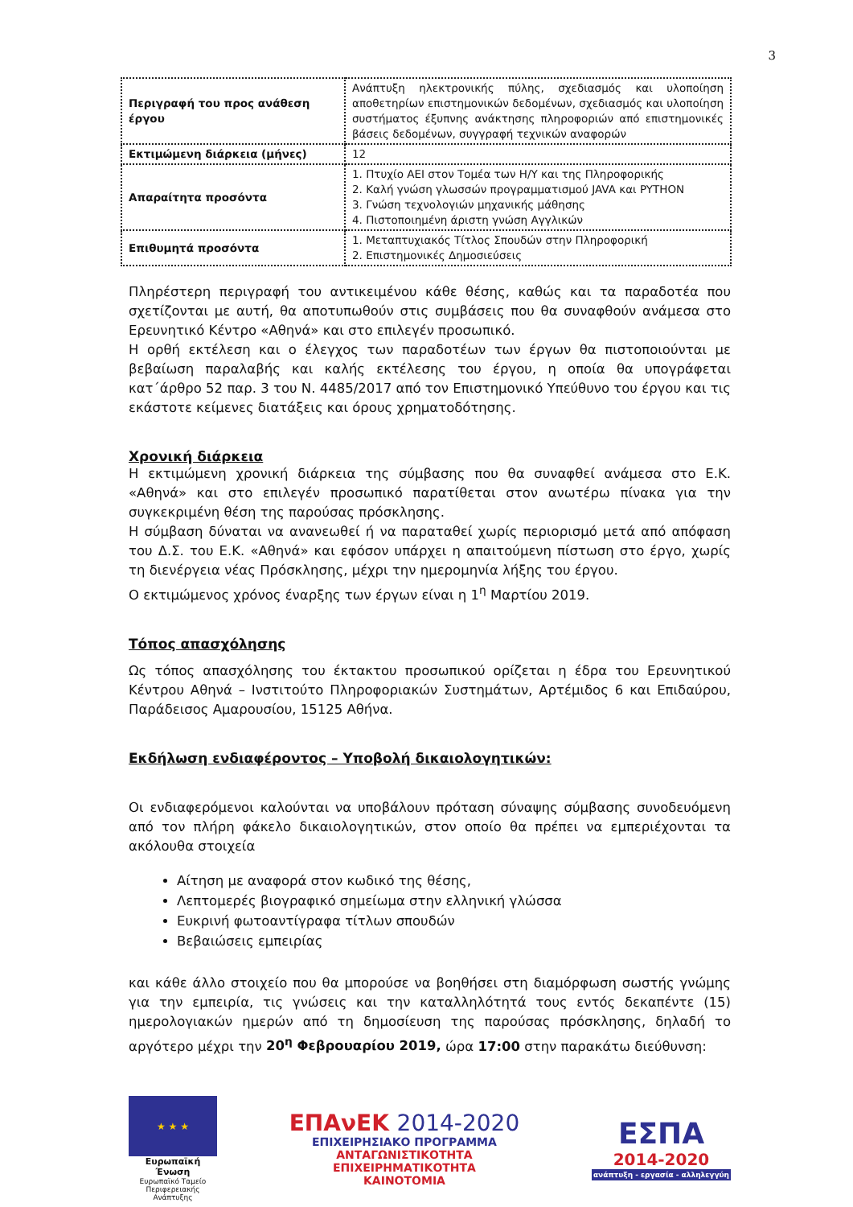3
| Περιγραφή του προς ανάθεση έργου | Ανάπτυξη ηλεκτρονικής πύλης, σχεδιασμός και υλοποίηση αποθετηρίων επιστημονικών δεδομένων, σχεδιασμός και υλοποίηση συστήματος έξυπνης ανάκτησης πληροφοριών από επιστημονικές βάσεις δεδομένων, συγγραφή τεχνικών αναφορών |
| Εκτιμώμενη διάρκεια (μήνες) | 12 |
| Απαραίτητα προσόντα | 1. Πτυχίο ΑΕΙ στον Τομέα των Η/Υ και της Πληροφορικής 2. Καλή γνώση γλωσσών προγραμματισμού JAVA και PYTHON 3. Γνώση τεχνολογιών μηχανικής μάθησης 4. Πιστοποιημένη άριστη γνώση Αγγλικών |
| Επιθυμητά προσόντα | 1. Μεταπτυχιακός Τίτλος Σπουδών στην Πληροφορική 2. Επιστημονικές Δημοσιεύσεις |
Πληρέστερη περιγραφή του αντικειμένου κάθε θέσης, καθώς και τα παραδοτέα που σχετίζονται με αυτή, θα αποτυπωθούν στις συμβάσεις που θα συναφθούν ανάμεσα στο Ερευνητικό Κέντρο «Αθηνά» και στο επιλεγέν προσωπικό.
Η ορθή εκτέλεση και ο έλεγχος των παραδοτέων των έργων θα πιστοποιούνται με βεβαίωση παραλαβής και καλής εκτέλεσης του έργου, η οποία θα υπογράφεται κατ΄άρθρο 52 παρ. 3 του Ν. 4485/2017 από τον Επιστημονικό Υπεύθυνο του έργου και τις εκάστοτε κείμενες διατάξεις και όρους χρηματοδότησης.
Χρονική διάρκεια
Η εκτιμώμενη χρονική διάρκεια της σύμβασης που θα συναφθεί ανάμεσα στο Ε.Κ. «Αθηνά» και στο επιλεγέν προσωπικό παρατίθεται στον ανωτέρω πίνακα για την συγκεκριμένη θέση της παρούσας πρόσκλησης.
Η σύμβαση δύναται να ανανεωθεί ή να παραταθεί χωρίς περιορισμό μετά από απόφαση του Δ.Σ. του Ε.Κ. «Αθηνά» και εφόσον υπάρχει η απαιτούμενη πίστωση στο έργο, χωρίς τη διενέργεια νέας Πρόσκλησης, μέχρι την ημερομηνία λήξης του έργου.
Ο εκτιμώμενος χρόνος έναρξης των έργων είναι η 1<sup>η</sup> Μαρτίου 2019.
Τόπος απασχόλησης
Ως τόπος απασχόλησης του έκτακτου προσωπικού ορίζεται η έδρα του Ερευνητικού Κέντρου Αθηνά – Ινστιτούτο Πληροφοριακών Συστημάτων, Αρτέμιδος 6 και Επιδαύρου, Παράδεισος Αμαρουσίου, 15125 Αθήνα.
Εκδήλωση ενδιαφέροντος – Υποβολή δικαιολογητικών:
Οι ενδιαφερόμενοι καλούνται να υποβάλουν πρόταση σύναψης σύμβασης συνοδευόμενη από τον πλήρη φάκελο δικαιολογητικών, στον οποίο θα πρέπει να εμπεριέχονται τα ακόλουθα στοιχεία
Αίτηση με αναφορά στον κωδικό της θέσης,
Λεπτομερές βιογραφικό σημείωμα στην ελληνική γλώσσα
Ευκρινή φωτοαντίγραφα τίτλων σπουδών
Βεβαιώσεις εμπειρίας
και κάθε άλλο στοιχείο που θα μπορούσε να βοηθήσει στη διαμόρφωση σωστής γνώμης για την εμπειρία, τις γνώσεις και την καταλληλότητά τους εντός δεκαπέντε (15) ημερολογιακών ημερών από τη δημοσίευση της παρούσας πρόσκλησης, δηλαδή το αργότερο μέχρι την 20<sup>η</sup> Φεβρουαρίου 2019, ώρα 17:00 στην παρακάτω διεύθυνση:
★ ★ ★
Ευρωπαϊκή Ένωση
Ευρωπαϊκό Ταμείο
Περιφερειακής Ανάπτυξης
ΕΠΑνΕΚ 2014-2020
ΕΠΙΧΕΙΡΗΣΙΑΚΟ ΠΡΟΓΡΑΜΜΑ
ΑΝΤΑΓΩΝΙΣΤΙΚΟΤΗΤΑ
ΕΠΙΧΕΙΡΗΜΑΤΙΚΟΤΗΤΑ
ΚΑΙΝΟΤΟΜΙΑ
ΕΣΠΑ
2014-2020
ανάπτυξη - εργασία - αλληλεγγύη